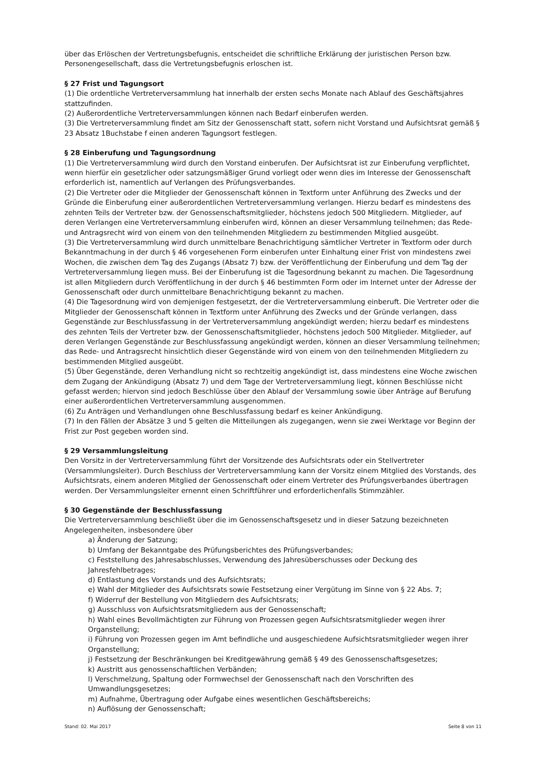über das Erlöschen der Vertretungsbefugnis, entscheidet die schriftliche Erklärung der juristischen Person bzw. Personengesellschaft, dass die Vertretungsbefugnis erloschen ist.
§ 27 Frist und Tagungsort
(1) Die ordentliche Vertreterversammlung hat innerhalb der ersten sechs Monate nach Ablauf des Geschäftsjahres stattzufinden.
(2) Außerordentliche Vertreterversammlungen können nach Bedarf einberufen werden.
(3) Die Vertreterversammlung findet am Sitz der Genossenschaft statt, sofern nicht Vorstand und Aufsichtsrat gemäß § 23 Absatz 1Buchstabe f einen anderen Tagungsort festlegen.
§ 28 Einberufung und Tagungsordnung
(1) Die Vertreterversammlung wird durch den Vorstand einberufen. Der Aufsichtsrat ist zur Einberufung verpflichtet, wenn hierfür ein gesetzlicher oder satzungsmäßiger Grund vorliegt oder wenn dies im Interesse der Genossenschaft erforderlich ist, namentlich auf Verlangen des Prüfungsverbandes.
(2) Die Vertreter oder die Mitglieder der Genossenschaft können in Textform unter Anführung des Zwecks und der Gründe die Einberufung einer außerordentlichen Vertreterversammlung verlangen. Hierzu bedarf es mindestens des zehnten Teils der Vertreter bzw. der Genossenschaftsmitglieder, höchstens jedoch 500 Mitgliedern. Mitglieder, auf deren Verlangen eine Vertreterversammlung einberufen wird, können an dieser Versammlung teilnehmen; das Rede- und Antragsrecht wird von einem von den teilnehmenden Mitgliedern zu bestimmenden Mitglied ausgeübt.
(3) Die Vertreterversammlung wird durch unmittelbare Benachrichtigung sämtlicher Vertreter in Textform oder durch Bekanntmachung in der durch § 46 vorgesehenen Form einberufen unter Einhaltung einer Frist von mindestens zwei Wochen, die zwischen dem Tag des Zugangs (Absatz 7) bzw. der Veröffentlichung der Einberufung und dem Tag der Vertreterversammlung liegen muss. Bei der Einberufung ist die Tagesordnung bekannt zu machen. Die Tagesordnung ist allen Mitgliedern durch Veröffentlichung in der durch § 46 bestimmten Form oder im Internet unter der Adresse der Genossenschaft oder durch unmittelbare Benachrichtigung bekannt zu machen.
(4) Die Tagesordnung wird von demjenigen festgesetzt, der die Vertreterversammlung einberuft. Die Vertreter oder die Mitglieder der Genossenschaft können in Textform unter Anführung des Zwecks und der Gründe verlangen, dass Gegenstände zur Beschlussfassung in der Vertreterversammlung angekündigt werden; hierzu bedarf es mindestens des zehnten Teils der Vertreter bzw. der Genossenschaftsmitglieder, höchstens jedoch 500 Mitglieder. Mitglieder, auf deren Verlangen Gegenstände zur Beschlussfassung angekündigt werden, können an dieser Versammlung teilnehmen; das Rede- und Antragsrecht hinsichtlich dieser Gegenstände wird von einem von den teilnehmenden Mitgliedern zu bestimmenden Mitglied ausgeübt.
(5) Über Gegenstände, deren Verhandlung nicht so rechtzeitig angekündigt ist, dass mindestens eine Woche zwischen dem Zugang der Ankündigung (Absatz 7) und dem Tage der Vertreterversammlung liegt, können Beschlüsse nicht gefasst werden; hiervon sind jedoch Beschlüsse über den Ablauf der Versammlung sowie über Anträge auf Berufung einer außerordentlichen Vertreterversammlung ausgenommen.
(6) Zu Anträgen und Verhandlungen ohne Beschlussfassung bedarf es keiner Ankündigung.
(7) In den Fällen der Absätze 3 und 5 gelten die Mitteilungen als zugegangen, wenn sie zwei Werktage vor Beginn der Frist zur Post gegeben worden sind.
§ 29 Versammlungsleitung
Den Vorsitz in der Vertreterversammlung führt der Vorsitzende des Aufsichtsrats oder ein Stellvertreter (Versammlungsleiter). Durch Beschluss der Vertreterversammlung kann der Vorsitz einem Mitglied des Vorstands, des Aufsichtsrats, einem anderen Mitglied der Genossenschaft oder einem Vertreter des Prüfungsverbandes übertragen werden. Der Versammlungsleiter ernennt einen Schriftführer und erforderlichenfalls Stimmzähler.
§ 30 Gegenstände der Beschlussfassung
Die Vertreterversammlung beschließt über die im Genossenschaftsgesetz und in dieser Satzung bezeichneten Angelegenheiten, insbesondere über
a) Änderung der Satzung;
b) Umfang der Bekanntgabe des Prüfungsberichtes des Prüfungsverbandes;
c) Feststellung des Jahresabschlusses, Verwendung des Jahresüberschusses oder Deckung des Jahresfehlbetrages;
d) Entlastung des Vorstands und des Aufsichtsrats;
e) Wahl der Mitglieder des Aufsichtsrats sowie Festsetzung einer Vergütung im Sinne von § 22 Abs. 7;
f) Widerruf der Bestellung von Mitgliedern des Aufsichtsrats;
g) Ausschluss von Aufsichtsratsmitgliedern aus der Genossenschaft;
h) Wahl eines Bevollmächtigten zur Führung von Prozessen gegen Aufsichtsratsmitglieder wegen ihrer Organstellung;
i) Führung von Prozessen gegen im Amt befindliche und ausgeschiedene Aufsichtsratsmitglieder wegen ihrer Organstellung;
j) Festsetzung der Beschränkungen bei Kreditgewährung gemäß § 49 des Genossenschaftsgesetzes;
k) Austritt aus genossenschaftlichen Verbänden;
l) Verschmelzung, Spaltung oder Formwechsel der Genossenschaft nach den Vorschriften des Umwandlungsgesetzes;
m) Aufnahme, Übertragung oder Aufgabe eines wesentlichen Geschäftsbereichs;
n) Auflösung der Genossenschaft;
Stand: 02. Mai 2017 Seite 8 von 11